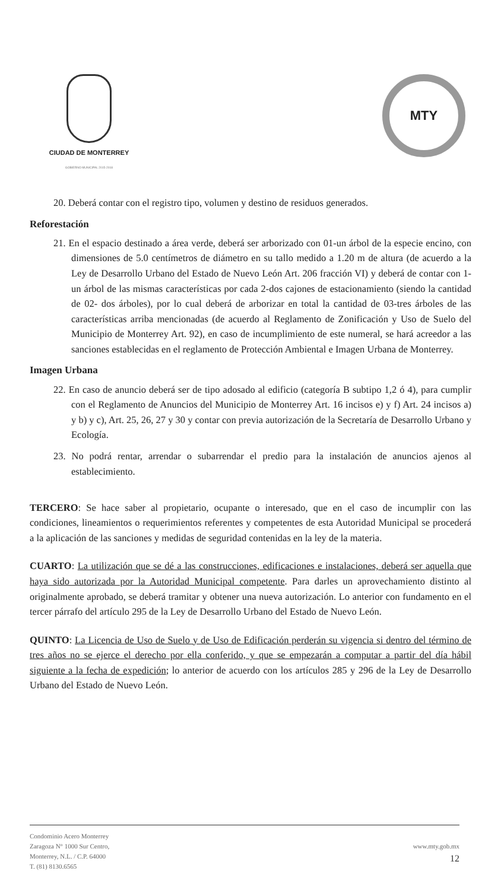CIUDAD DE MONTERREY
GOBIERNO MUNICIPAL 2015-2018
MTY
20. Deberá contar con el registro tipo, volumen y destino de residuos generados.
Reforestación
21. En el espacio destinado a área verde, deberá ser arborizado con 01-un árbol de la especie encino, con dimensiones de 5.0 centímetros de diámetro en su tallo medido a 1.20 m de altura (de acuerdo a la Ley de Desarrollo Urbano del Estado de Nuevo León Art. 206 fracción VI) y deberá de contar con 1-un árbol de las mismas características por cada 2-dos cajones de estacionamiento (siendo la cantidad de 02- dos árboles), por lo cual deberá de arborizar en total la cantidad de 03-tres árboles de las características arriba mencionadas (de acuerdo al Reglamento de Zonificación y Uso de Suelo del Municipio de Monterrey Art. 92), en caso de incumplimiento de este numeral, se hará acreedor a las sanciones establecidas en el reglamento de Protección Ambiental e Imagen Urbana de Monterrey.
Imagen Urbana
22. En caso de anuncio deberá ser de tipo adosado al edificio (categoría B subtipo 1,2 ó 4), para cumplir con el Reglamento de Anuncios del Municipio de Monterrey Art. 16 incisos e) y f) Art. 24 incisos a) y b) y c), Art. 25, 26, 27 y 30 y contar con previa autorización de la Secretaría de Desarrollo Urbano y Ecología.
23. No podrá rentar, arrendar o subarrendar el predio para la instalación de anuncios ajenos al establecimiento.
TERCERO: Se hace saber al propietario, ocupante o interesado, que en el caso de incumplir con las condiciones, lineamientos o requerimientos referentes y competentes de esta Autoridad Municipal se procederá a la aplicación de las sanciones y medidas de seguridad contenidas en la ley de la materia.
CUARTO: La utilización que se dé a las construcciones, edificaciones e instalaciones, deberá ser aquella que haya sido autorizada por la Autoridad Municipal competente. Para darles un aprovechamiento distinto al originalmente aprobado, se deberá tramitar y obtener una nueva autorización. Lo anterior con fundamento en el tercer párrafo del artículo 295 de la Ley de Desarrollo Urbano del Estado de Nuevo León.
QUINTO: La Licencia de Uso de Suelo y de Uso de Edificación perderán su vigencia si dentro del término de tres años no se ejerce el derecho por ella conferido, y que se empezarán a computar a partir del día hábil siguiente a la fecha de expedición; lo anterior de acuerdo con los artículos 285 y 296 de la Ley de Desarrollo Urbano del Estado de Nuevo León.
Condominio Acero Monterrey
Zaragoza N° 1000 Sur Centro,
Monterrey, N.L. / C.P. 64000
T. (81) 8130.6565
www.mty.gob.mx
12